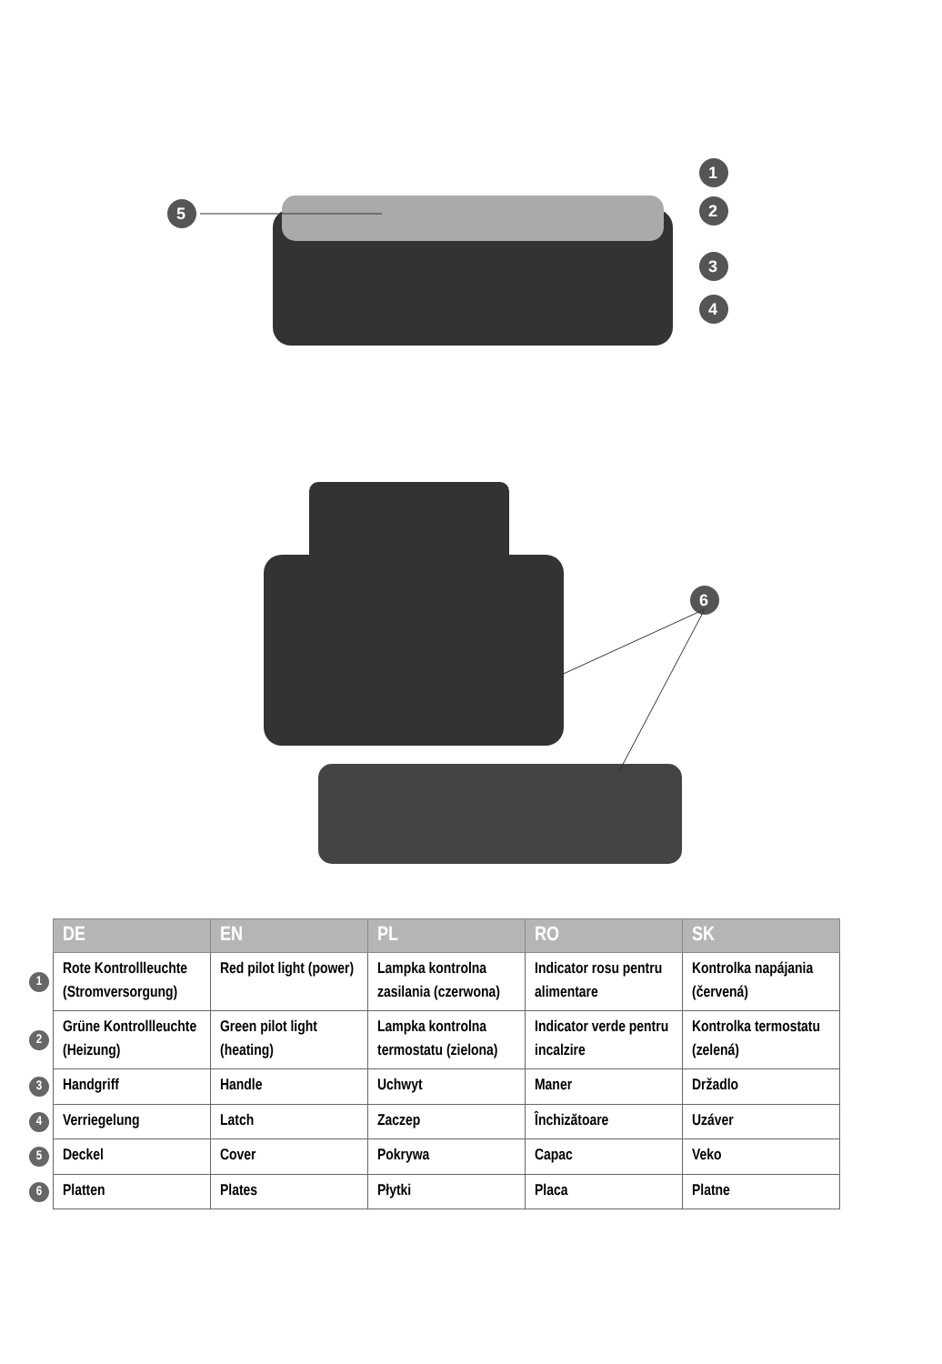5
1
2
3
4
6
| | DE | EN | PL | RO | SK |
| 1 | Rote Kontrollleuchte (Stromversorgung) | Red pilot light (power) | Lampka kontrolna zasilania (czerwona) | Indicator rosu pentru alimentare | Kontrolka napájania (červená) |
| 2 | Grüne Kontrollleuchte (Heizung) | Green pilot light (heating) | Lampka kontrolna termostatu (zielona) | Indicator verde pentru incalzire | Kontrolka termostatu (zelená) |
| 3 | Handgriff | Handle | Uchwyt | Maner | Držadlo |
| 4 | Verriegelung | Latch | Zaczep | Închizătoare | Uzáver |
| 5 | Deckel | Cover | Pokrywa | Capac | Veko |
| 6 | Platten | Plates | Płytki | Placa | Platne |